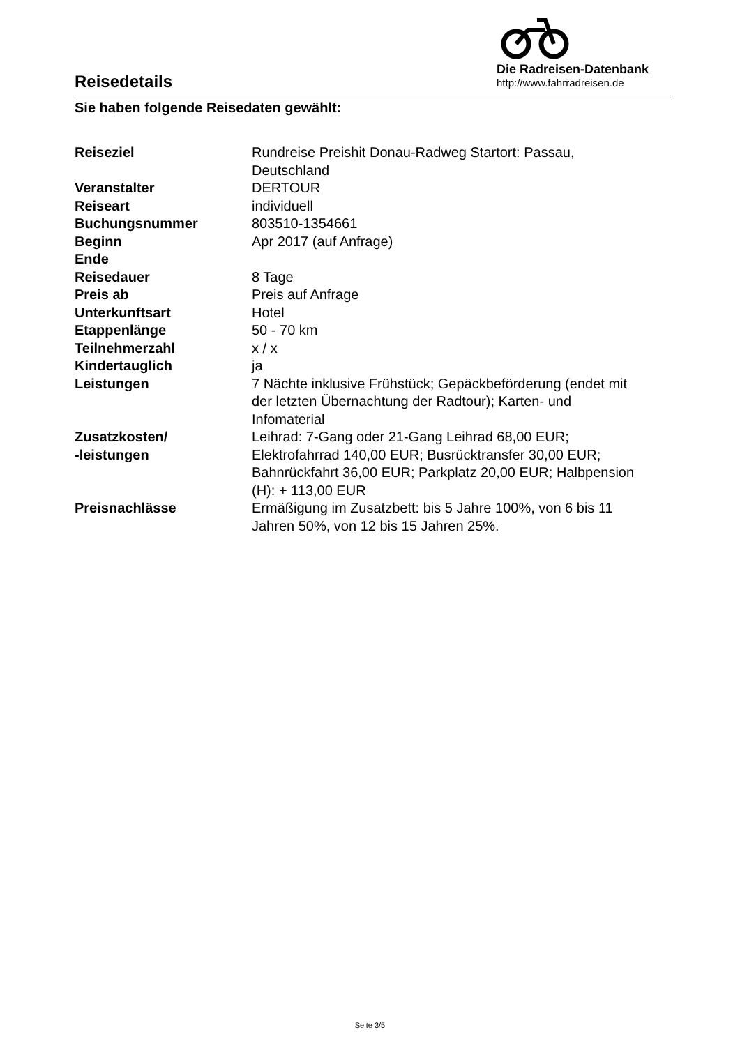Reisedetails
Die Radreisen-Datenbank
http://www.fahrradreisen.de
Sie haben folgende Reisedaten gewählt:
| Reiseziel | Rundreise Preishit Donau-Radweg Startort: Passau, Deutschland |
| Veranstalter | DERTOUR |
| Reiseart | individuell |
| Buchungsnummer | 803510-1354661 |
| Beginn | Apr 2017 (auf Anfrage) |
| Ende | |
| Reisedauer | 8 Tage |
| Preis ab | Preis auf Anfrage |
| Unterkunftsart | Hotel |
| Etappenlänge | 50 - 70 km |
| Teilnehmerzahl | x / x |
| Kindertauglich | ja |
| Leistungen | 7 Nächte inklusive Frühstück; Gepäckbeförderung (endet mit der letzten Übernachtung der Radtour); Karten- und Infomaterial |
| Zusatzkosten/ -leistungen | Leihrad: 7-Gang oder 21-Gang Leihrad 68,00 EUR; Elektrofahrrad 140,00 EUR; Busrücktransfer 30,00 EUR; Bahnrückfahrt 36,00 EUR; Parkplatz 20,00 EUR; Halbpension (H): + 113,00 EUR |
| Preisnachlässe | Ermäßigung im Zusatzbett: bis 5 Jahre 100%, von 6 bis 11 Jahren 50%, von 12 bis 15 Jahren 25%. |
Seite 3/5